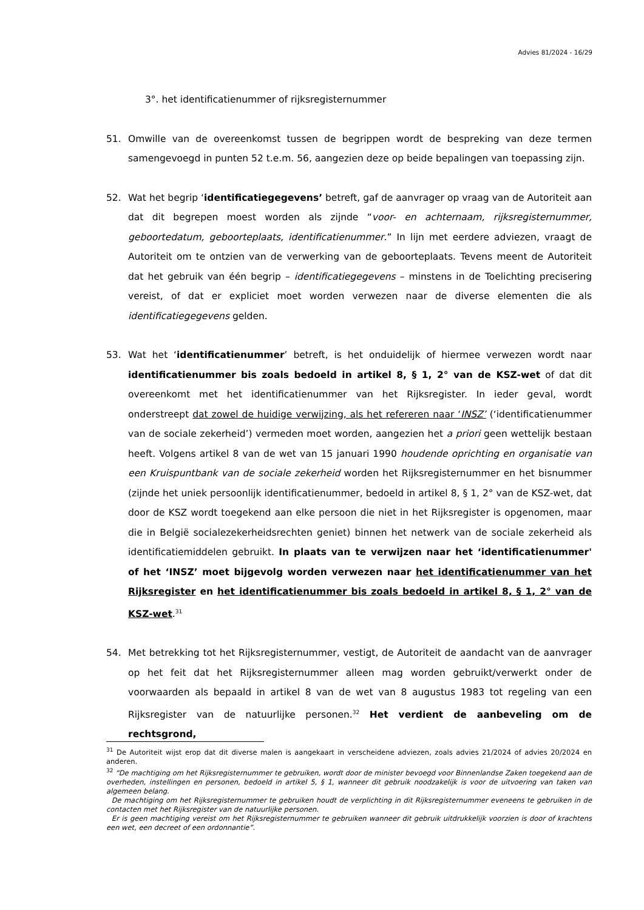Advies 81/2024 - 16/29
3°. het identificatienummer of rijksregisternummer
51. Omwille van de overeenkomst tussen de begrippen wordt de bespreking van deze termen samengevoegd in punten 52 t.e.m. 56, aangezien deze op beide bepalingen van toepassing zijn.
52. Wat het begrip ‘identificatiegegevens’ betreft, gaf de aanvrager op vraag van de Autoriteit aan dat dit begrepen moest worden als zijnde “voor- en achternaam, rijksregisternummer, geboortedatum, geboorteplaats, identificatienummer.” In lijn met eerdere adviezen, vraagt de Autoriteit om te ontzien van de verwerking van de geboorteplaats. Tevens meent de Autoriteit dat het gebruik van één begrip – identificatiegegevens – minstens in de Toelichting precisering vereist, of dat er expliciet moet worden verwezen naar de diverse elementen die als identificatiegegevens gelden.
53. Wat het ‘identificatienummer’ betreft, is het onduidelijk of hiermee verwezen wordt naar identificatienummer bis zoals bedoeld in artikel 8, § 1, 2° van de KSZ-wet of dat dit overeenkomt met het identificatienummer van het Rijksregister. In ieder geval, wordt onderstreept dat zowel de huidige verwijzing, als het refereren naar ‘INSZ’ (‘identificatienummer van de sociale zekerheid’) vermeden moet worden, aangezien het a priori geen wettelijk bestaan heeft. Volgens artikel 8 van de wet van 15 januari 1990 houdende oprichting en organisatie van een Kruispuntbank van de sociale zekerheid worden het Rijksregisternummer en het bisnummer (zijnde het uniek persoonlijk identificatienummer, bedoeld in artikel 8, § 1, 2° van de KSZ-wet, dat door de KSZ wordt toegekend aan elke persoon die niet in het Rijksregister is opgenomen, maar die in België socialezekerheidsrechten geniet) binnen het netwerk van de sociale zekerheid als identificatiemiddelen gebruikt. In plaats van te verwijzen naar het ‘identificatienummer' of het ‘INSZ’ moet bijgevolg worden verwezen naar het identificatienummer van het Rijksregister en het identificatienummer bis zoals bedoeld in artikel 8, § 1, 2° van de KSZ-wet.<sup>31</sup>
54. Met betrekking tot het Rijksregisternummer, vestigt, de Autoriteit de aandacht van de aanvrager op het feit dat het Rijksregisternummer alleen mag worden gebruikt/verwerkt onder de voorwaarden als bepaald in artikel 8 van de wet van 8 augustus 1983 tot regeling van een Rijksregister van de natuurlijke personen.<sup>32</sup> Het verdient de aanbeveling om de rechtsgrond,
<sup>31</sup> De Autoriteit wijst erop dat dit diverse malen is aangekaart in verscheidene adviezen, zoals advies 21/2024 of advies 20/2024 en anderen.
<sup>32</sup> “De machtiging om het Rijksregisternummer te gebruiken, wordt door de minister bevoegd voor Binnenlandse Zaken toegekend aan de overheden, instellingen en personen, bedoeld in artikel 5, § 1, wanneer dit gebruik noodzakelijk is voor de uitvoering van taken van algemeen belang.
De machtiging om het Rijksregisternummer te gebruiken houdt de verplichting in dit Rijksregisternummer eveneens te gebruiken in de contacten met het Rijksregister van de natuurlijke personen.
Er is geen machtiging vereist om het Rijksregisternummer te gebruiken wanneer dit gebruik uitdrukkelijk voorzien is door of krachtens een wet, een decreet of een ordonnantie”.